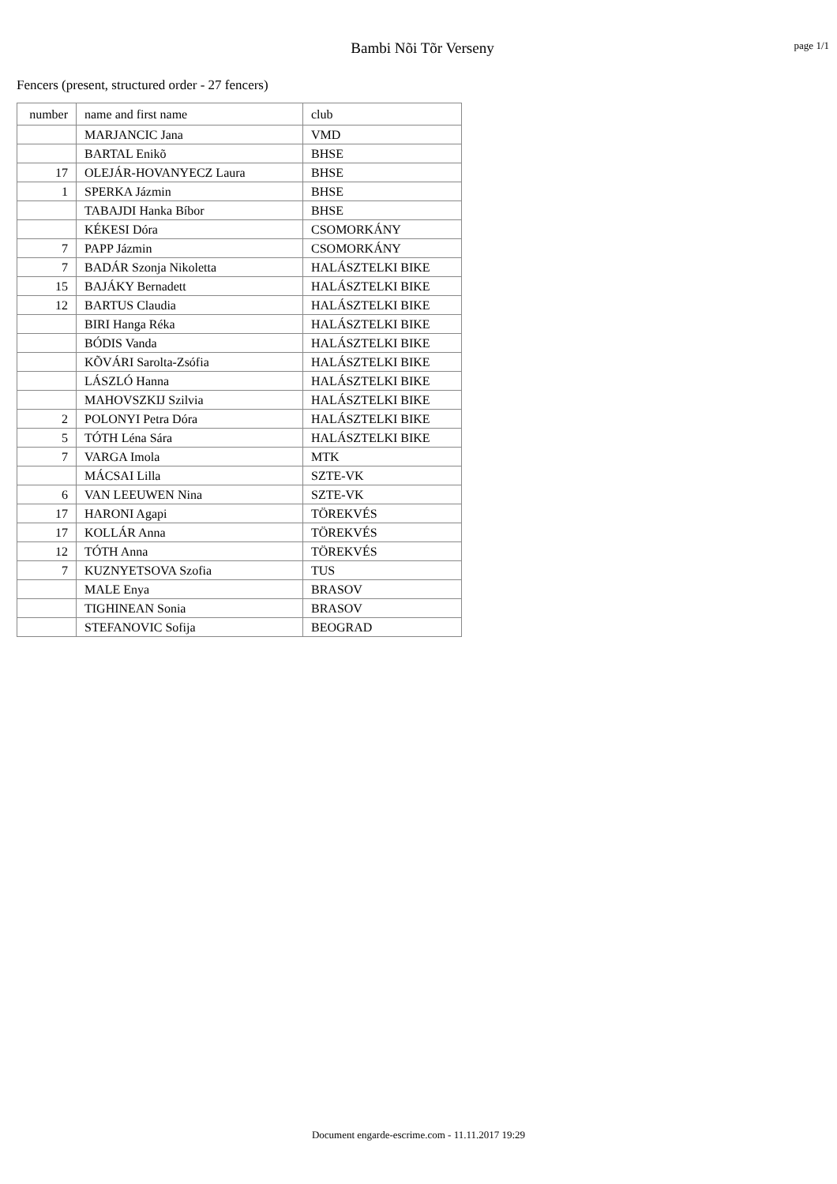Bambi Nõi Tõr Verseny
page 1/1
Fencers (present, structured order - 27 fencers)
| number | name and first name | club |
| --- | --- | --- |
| | MARJANCIC Jana | VMD |
| | BARTAL Enikõ | BHSE |
| 17 | OLEJÁR-HOVANYECZ Laura | BHSE |
| 1 | SPERKA Jázmin | BHSE |
| | TABAJDI Hanka Bíbor | BHSE |
| | KÉKESI Dóra | CSOMORKÁNY |
| 7 | PAPP Jázmin | CSOMORKÁNY |
| 7 | BADÁR Szonja Nikoletta | HALÁSZTELKI BIKE |
| 15 | BAJÁKY Bernadett | HALÁSZTELKI BIKE |
| 12 | BARTUS Claudia | HALÁSZTELKI BIKE |
| | BIRI Hanga Réka | HALÁSZTELKI BIKE |
| | BÓDIS Vanda | HALÁSZTELKI BIKE |
| | KÕVÁRI Sarolta-Zsófia | HALÁSZTELKI BIKE |
| | LÁSZLÓ Hanna | HALÁSZTELKI BIKE |
| | MAHOVSZKIJ Szilvia | HALÁSZTELKI BIKE |
| 2 | POLONYI Petra Dóra | HALÁSZTELKI BIKE |
| 5 | TÓTH Léna Sára | HALÁSZTELKI BIKE |
| 7 | VARGA Imola | MTK |
| | MÁCSAI Lilla | SZTE-VK |
| 6 | VAN LEEUWEN Nina | SZTE-VK |
| 17 | HARONI Agapi | TÖREKVÉS |
| 17 | KOLLÁR Anna | TÖREKVÉS |
| 12 | TÓTH Anna | TÖREKVÉS |
| 7 | KUZNYETSOVA Szofia | TUS |
| | MALE Enya | BRASOV |
| | TIGHINEAN Sonia | BRASOV |
| | STEFANOVIC Sofija | BEOGRAD |
Document engarde-escrime.com - 11.11.2017 19:29